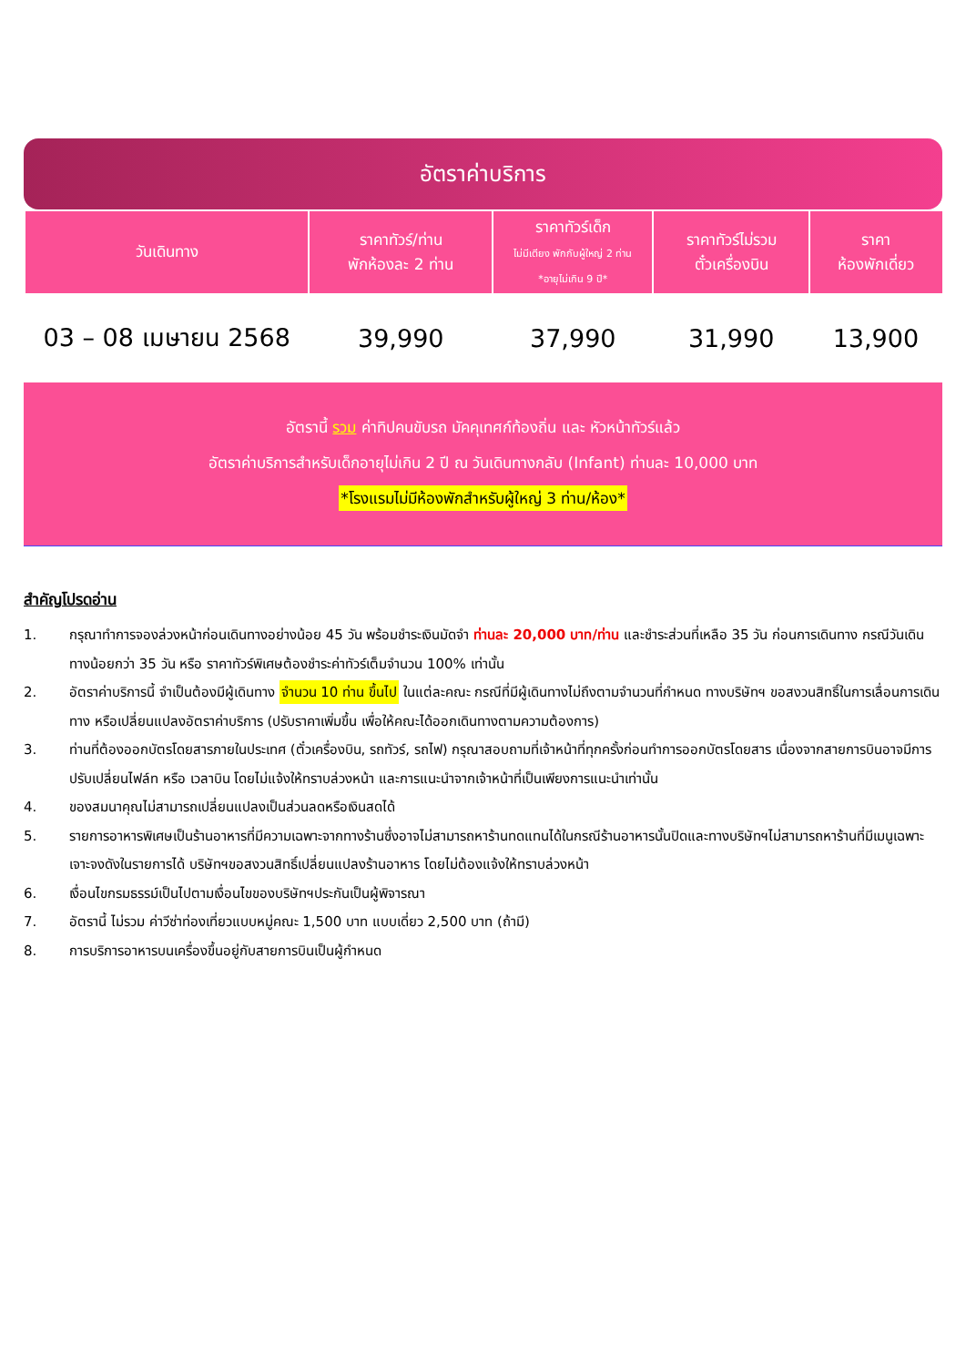อัตราค่าบริการ
| วันเดินทาง | ราคาทัวร์/ท่าน พักห้องละ 2 ท่าน | ราคาทัวร์เด็ก ไม่มีเตียง พักกับผู้ใหญ่ 2 ท่าน *อายุไม่เกิน 9 ปี* | ราคาทัวร์ไม่รวม ตั๋วเครื่องบิน | ราคา ห้องพักเดี่ยว |
| --- | --- | --- | --- | --- |
| 03 – 08 เมษายน 2568 | 39,990 | 37,990 | 31,990 | 13,900 |
อัตรานี้ รวม ค่าทิปคนขับรถ มัคคุเทศก์ท้องถิ่น และ หัวหน้าทัวร์แล้ว
อัตราค่าบริการสำหรับเด็กอายุไม่เกิน 2 ปี ณ วันเดินทางกลับ (Infant) ท่านละ 10,000 บาท
*โรงแรมไม่มีห้องพักสำหรับผู้ใหญ่ 3 ท่าน/ห้อง*
สำคัญโปรดอ่าน
1. กรุณาทำการจองล่วงหน้าก่อนเดินทางอย่างน้อย 45 วัน พร้อมชำระเงินมัดจำ ท่านละ 20,000 บาท/ท่าน และชำระส่วนที่เหลือ 35 วัน ก่อนการเดินทาง กรณีวันเดินทางน้อยกว่า 35 วัน หรือ ราคาทัวร์พิเศษต้องชำระค่าทัวร์เต็มจำนวน 100% เท่านั้น
2. อัตราค่าบริการนี้ จำเป็นต้องมีผู้เดินทาง จำนวน 10 ท่าน ขึ้นไป ในแต่ละคณะ กรณีที่มีผู้เดินทางไม่ถึงตามจำนวนที่กำหนด ทางบริษัทฯ ขอสงวนสิทธิ์ในการเลื่อนการเดินทาง หรือเปลี่ยนแปลงอัตราค่าบริการ (ปรับราคาเพิ่มขึ้น เพื่อให้คณะได้ออกเดินทางตามความต้องการ)
3. ท่านที่ต้องออกบัตรโดยสารภายในประเทศ (ตั๋วเครื่องบิน, รถทัวร์, รถไฟ) กรุณาสอบถามที่เจ้าหน้าที่ทุกครั้งก่อนทำการออกบัตรโดยสาร เนื่องจากสายการบินอาจมีการปรับเปลี่ยนไฟล์ท หรือ เวลาบิน โดยไม่แจ้งให้ทราบล่วงหน้า และการแนะนำจากเจ้าหน้าที่เป็นเพียงการแนะนำเท่านั้น
4. ของสมนาคุณไม่สามารถเปลี่ยนแปลงเป็นส่วนลดหรือเงินสดได้
5. รายการอาหารพิเศษเป็นร้านอาหารที่มีความเฉพาะจากทางร้านซึ่งอาจไม่สามารถหาร้านทดแทนได้ในกรณีร้านอาหารนั้นปิดและทางบริษัทฯไม่สามารถหาร้านที่มีเมนูเฉพาะเจาะจงดังในรายการได้ บริษัทฯขอสงวนสิทธิ์เปลี่ยนแปลงร้านอาหาร โดยไม่ต้องแจ้งให้ทราบล่วงหน้า
6. เงื่อนไขกรมธรรม์เป็นไปตามเงื่อนไขของบริษัทฯประกันเป็นผู้พิจารณา
7. อัตรานี้ ไม่รวม ค่าวีซ่าท่องเที่ยวแบบหมู่คณะ 1,500 บาท แบบเดี่ยว 2,500 บาท (ถ้ามี)
8. การบริการอาหารบนเครื่องขึ้นอยู่กับสายการบินเป็นผู้กำหนด